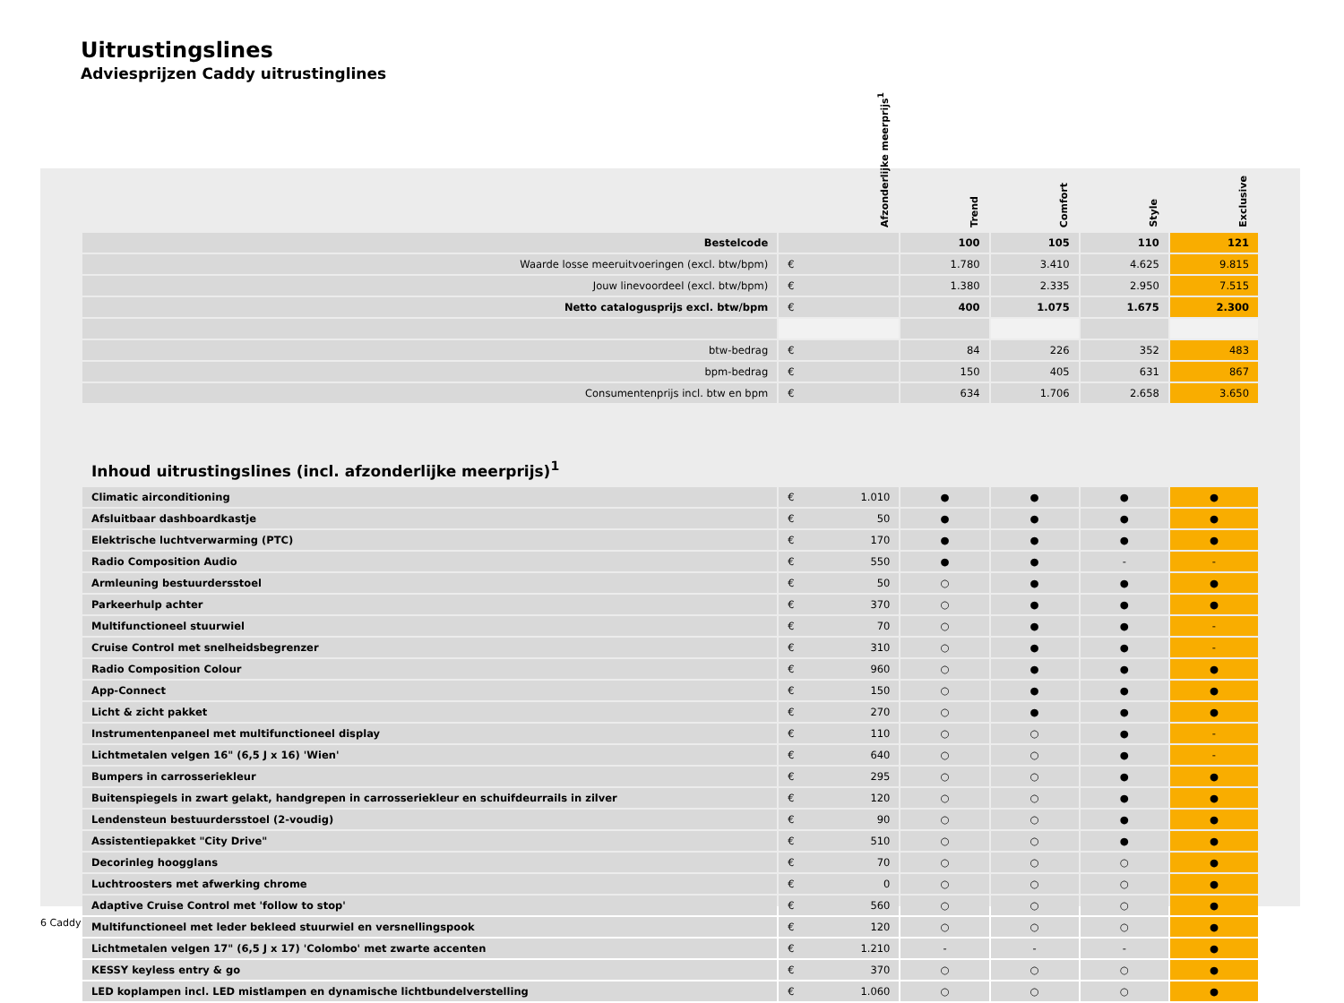Uitrustingslines
Adviesprijzen Caddy uitrustinglines
| | Afzonderlijke meerprijs<sup>1</sup> | Trend | Comfort | Style | Exclusive |
| --- | --- | --- | --- | --- | --- |
| Bestelcode | | 100 | 105 | 110 | 121 |
| Waarde losse meeruitvoeringen (excl. btw/bpm) | € | 1.780 | 3.410 | 4.625 | 9.815 |
| Jouw linevoordeel (excl. btw/bpm) | € | 1.380 | 2.335 | 2.950 | 7.515 |
| Netto catalogusprijs excl. btw/bpm | € | 400 | 1.075 | 1.675 | 2.300 |
| btw-bedrag | € | 84 | 226 | 352 | 483 |
| bpm-bedrag | € | 150 | 405 | 631 | 867 |
| Consumentenprijs incl. btw en bpm | € | 634 | 1.706 | 2.658 | 3.650 |
Inhoud uitrustingslines (incl. afzonderlijke meerprijs)<sup>1</sup>
| Climatic airconditioning | € 1.010 | ● | ● | ● | ● |
| Afsluitbaar dashboardkastje | € 50 | ● | ● | ● | ● |
| Elektrische luchtverwarming (PTC) | € 170 | ● | ● | ● | ● |
| Radio Composition Audio | € 550 | ● | ● | - | - |
| Armleuning bestuurdersstoel | € 50 | ○ | ● | ● | ● |
| Parkeerhulp achter | € 370 | ○ | ● | ● | ● |
| Multifunctioneel stuurwiel | € 70 | ○ | ● | ● | - |
| Cruise Control met snelheidsbegrenzer | € 310 | ○ | ● | ● | - |
| Radio Composition Colour | € 960 | ○ | ● | ● | ● |
| App-Connect | € 150 | ○ | ● | ● | ● |
| Licht & zicht pakket | € 270 | ○ | ● | ● | ● |
| Instrumentenpaneel met multifunctioneel display | € 110 | ○ | ○ | ● | - |
| Lichtmetalen velgen 16" (6,5 J x 16) 'Wien' | € 640 | ○ | ○ | ● | - |
| Bumpers in carrosseriekleur | € 295 | ○ | ○ | ● | ● |
| Buitenspiegels in zwart gelakt, handgrepen in carrosseriekleur en schuifdeurrails in zilver | € 120 | ○ | ○ | ● | ● |
| Lendensteun bestuurdersstoel (2-voudig) | € 90 | ○ | ○ | ● | ● |
| Assistentiepakket "City Drive" | € 510 | ○ | ○ | ● | ● |
| Decorinleg hoogglans | € 70 | ○ | ○ | ○ | ● |
| Luchtroosters met afwerking chrome | € 0 | ○ | ○ | ○ | ● |
| Adaptive Cruise Control met 'follow to stop' | € 560 | ○ | ○ | ○ | ● |
| Multifunctioneel met leder bekleed stuurwiel en versnellingspook | € 120 | ○ | ○ | ○ | ● |
| Lichtmetalen velgen 17" (6,5 J x 17) 'Colombo' met zwarte accenten | € 1.210 | - | - | - | ● |
| KESSY keyless entry & go | € 370 | ○ | ○ | ○ | ● |
| LED koplampen incl. LED mistlampen en dynamische lichtbundelverstelling | € 1.060 | ○ | ○ | ○ | ● |
6 Caddy